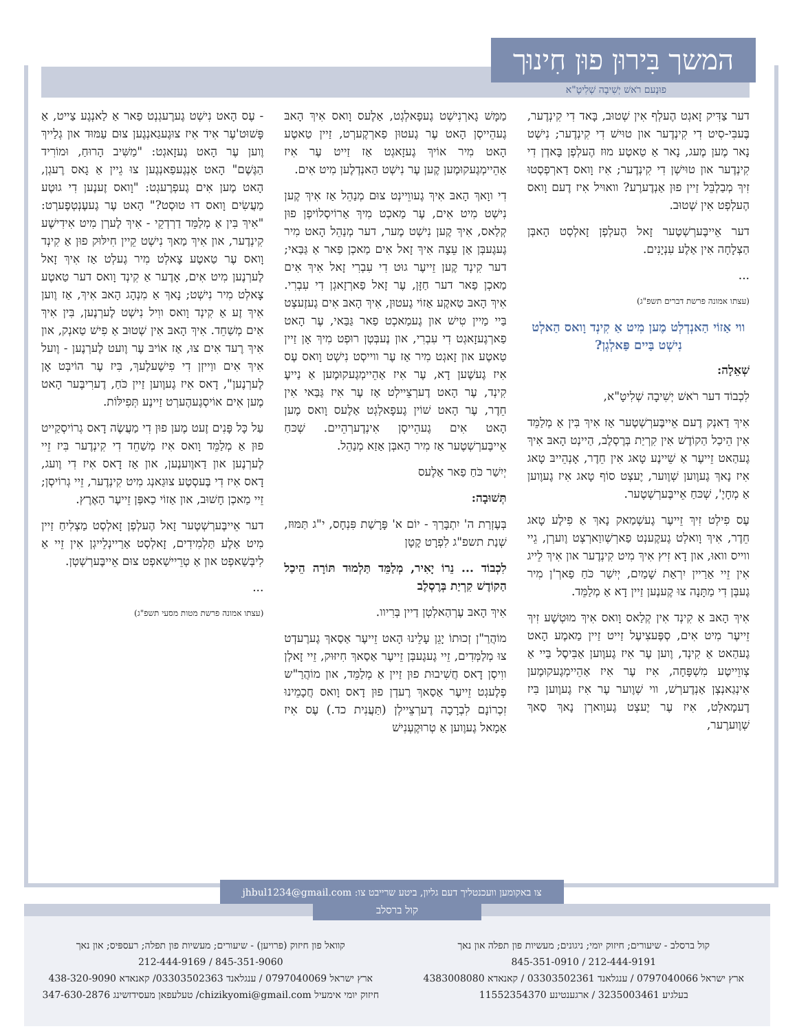המשך בִּירוּן פוּן חִינוּך
פוּנֶעם רֹאשׁ יְשִׁיבָה שְׁלִיטָ"א
דער צַדִּיק זָאגְט הֶעלְף אִין שְׁטוּב, בָּאד דִי קִינְדֶער, בֶּעבִּי-סִיט דִי קִינְדֶער און טוּישׁ דִי קִינְדֶער; נִישְׁט נָאר מֶען מֶעג, נָאר אַ טַאטֶע מוּז הֶעלְפְן בָּאדְן דִי קִינְדֶער און טוּישְׁן דִי קִינְדֶער; אִיז וָואס דַארְפְסְטוּ זִיךְ מְבַלְבֵּל זַיין פוּן אַנְדֶערֶע? וואוּיל אִיז דֶעם וָואס הֶעלְפְט אִין שְׁטוּב.
דער אֵייבֶּערְשְׁטֶער זָאל הֶעלְפְן זָאלְסְט הָאבְּן הַצְלָחָה אִין אַלֶע עִנְיָנִים.
...
(עצתו אמונה פרשת דברים תשפ"ג)
ווי אַזוֹי הַאנְדְלְט מֶען מִיט אַ קִינְד וָואס הַאלְט נִישְׁט בַּיים פַּאלְגְן?
שְׁאֵלָה:
לִכְבוֹד דער רֹאשׁ יְשִׁיבָה שְׁלִיטָ"א,
אִיךְ דַאנְק דֶעם אֵייבֶּערְשְׁטֶער אַז אִיךְ בִּין אַ מְלַמֵּד אִין הֵיכַל הַקוֹדֶשׁ אִין קִרְיַת בְּרֶסְלֶב, הַיינְט הָאבּ אִיךְ גֶעהַאט זֵייעֶר אַ שֵׁיינֶע טָאג אִין חֵדֶר, אָנְהֵייבּ טָאג אִיז נָאךְ גֶעוֶוען שְׁוֶוער, יֶעצְט סוֹף טָאג אִיז גֶעוֶוען אַ מְחָיֶ', שְׁכּחַ אֵייבֶּערְשְׁטֶער.
עֶס פִילְט זִיךְ זֵייעֶר גֶעשְׁמַאק נָאךְ אַ פִילֶע טָאג חֵדֶר, אִיךְ וָואלְט גֶעקֶענְט פַארְשְׁווַארְצְט וֶוערְן, גֵיי ווייס וואוּ, און דָא זִיץ אִיךְ מִיט קִינְדֶער און אִיךְ לֵייג אִין זֵיי אַרַיין יִרְאַת שָׁמַיִם, יְיִשַׁר כֹּחַ פַארְ'ן מִיר גֶעבְּן דִי מַתָּנָה צוּ קֶענֶען זַיין דָא אַ מְלַמֵּד.
אִיךְ הָאבּ אַ קִינְד אִין קְלַאס וָואס אִיךְ מוּטְשֶׁע זִיךְ זֵייעֶר מִיט אִים, סְפֶּעצִיעֶל זַייט זַיין מַאמֶע הָאט גֶעהַאט אַ קִינְד, וֶוען עֶר אִיז גֶעוֶוען אַבִּיסֶל בַּיי אַ צְווֵייטֶע מִשְׁפָּחָה, אִיז עֶר אִיז אַהֵיימְגֶעקוּמֶען אִינְגַאנְצְן אַנְדֶערְשׁ, ווי שְׁוֶוער עֶר אִיז גֶעוֶוען בִּיז דֶעמָאלְט, אִיז עֶר יֶעצְט גֶעוָוארְן נָאךְ סַאךְ שְׁוֶוערֶער,
מַמָּשׁ גָארְנִישְׁט גֶעפָאלְגְט, אַלֶעס וָואס אִיךְ הָאבּ גֶעהֵייסְן הָאט עֶר גֶעטוּן פַארְקֶערְט, זַיין טַאטֶע הָאט מִיר אוֹיךְ גֶעזָאגְט אַז זַייט עֶר אִיז אַהֵיימְגֶעקוּמֶען קֶען עֶר נִישְׁט הַאנְדְלֶען מִיט אִים.
דִי ווָאךְ הָאבּ אִיךְ גֶעווֵיינְט צוּם מְנַהֵל אַז אִיךְ קֶען נִישְׁט מִיט אִים, עֶר מַאכְט מִיךְ אַרוֹיסְלוֹיפְן פוּן קְלַאס, אִיךְ קֶען נִישְׁט מֶער, דער מְנַהֵל הָאט מִיר גֶעגֶעבְּן אַן עֵצָה אִיךְ זָאל אִים מַאכְן פַאר אַ גַּבַּאי; דער קִינְד קֶען זֵייעֶר גוּט דִי עִבְרִי זָאל אִיךְ אִים מַאכְן פַאר דער חַזָּן, עֶר זָאל פַארְזָאגְן דִי עִבְרִי. אִיךְ הָאבּ טַאקֶע אַזוֹי גֶעטוּן, אִיךְ הָאבּ אִים גֶעזֶעצְט בַּיי מַיין טִישׁ און גֶעמַאכְט פַאר גַּבַּאי, עֶר הָאט פַארְגֶעזָאגְט דִי עִבְרִי, און נֶעבְּטְן רוּפְט מִיךְ אָן זַיין טַאטֶע און זָאגְט מִיר אַז עֶר ווייסְט נִישְׁט וָואס עֶס אִיז גֶעשֶׁען דָא, עֶר אִיז אַהֵיימְגֶעקוּמֶען אַ נַייעֶ קִינְד, עֶר הָאט דֶערְצֵיילְט אַז עֶר אִיז גַּבַּאי אִין חֵדֶר, עֶר הָאט שׁוֹין גֶעפָאלְגְט אַלֶעס וָואס מֶען הָאט אִים גֶעהֵייסְן אִינְדֶערְהֵיים. שְׁכּחַ אֵייבֶּערְשְׁטֶער אַז מִיר הָאבְּן אַזַא מְנַהֵל.
יְיִשַׁר כֹּחַ פַאר אַלֶעס
תְּשׁוּבָה:
בְּעֶזְרַת ה' יִתְבָּרַךְ - יוֹם א' פָּרָשַׁת פִּנְחָס, י"ג תַּמּוּז, שְׁנַת תשפ"ג לִפְרָט קָטָן
לִכְבוֹד ... נֵרוֹ יָאִיר, מְלַמֵּד תַּלְמוּד תּוֹרָה הֵיכַל הַקוֹדֶשׁ קִרְיַת בְּרֶסְלֶב
אִיךְ הָאבּ עֶרְהַאלְטְן דַיין בְּרִיוו.
מוֹהֲרַ"ן זְכוּתוֹ יָגֵן עָלֵינוּ הָאט זֵייעֶר אַסַאךְ גֶערֶעדְט צוּ מְלַמְּדִים, זֵיי גֶעגֶעבְּן זֵייעֶר אַסַאךְ חִיזּוּק, זֵיי זָאלְן ווִיסְן דָאס חֲשִׁיבוּת פוּן זַיין אַ מְלַמֵּד, און מוֹהֲרַ"ש פְלֶעגְט זֵייעֶר אַסַאךְ רֶעדְן פוּן דָאס וָואס חֲכָמֵינוּ זִכְרוֹנָם לִבְרָכָה דֶערְצֵיילְן (תַּעֲנִית כד.) עֶס אִיז אַמָאל גֶעוֶוען אַ טְרוּקֶעְנִישׁ
- עֶס הָאט נִישְׁט גֶערֶעגְנְט פַאר אַ לַאנְגֶע צַייט, אַ פָּשׁוּט'עֶר אִיד אִיז צוּגֶעגַאנְגֶען צוּם עַמּוּד און גְלַייךְ וֶוען עֶר הָאט גֶעזָאגְט: "מַשִּׁיב הָרוּחַ, וּמוֹרִיד הַגֶּשֶׁם" הָאט אָנְגֶעפַאנְגֶען צוּ גֵיין אַ גָאס רֶעגְן, הָאט מֶען אִים גֶעפְרֶעגְט: "וָואס זֶענֶען דִי גוּטֶע מַעֲשִׂים וָואס דוּ טוּסְט?" הָאט עֶר גֶעעֶנְטְפֶערְט: "אִיךְ בִּין אַ מְלַמֵּד דַרְדְקֵי - אִיךְ לֶערְן מִיט אִידִישֶׁע קִינְדֶער, און אִיךְ מַאךְ נִישְׁט קֵיין חִילּוּק פוּן אַ קִינְד וָואס עֶר טַאטֶע צָאלְט מִיר גֶעלְט אַז אִיךְ זָאל לֶערְנֶען מִיט אִים, אָדֶער אַ קִינְד וָואס דער טַאטֶע צָאלְט מִיר נִישְׁט; נָאךְ אַ מִנְהָג הָאבּ אִיךְ, אַז וֶוען אִיךְ זֶע אַ קִינְד וָואס ווִיל נִישְׁט לֶערְנֶען, בִּין אִיךְ אִים מְשַׁחֵד. אִיךְ הָאבּ אִין שְׁטוּב אַ פִישׁ טַאנְק, און אִיךְ רֶעד אִים צוּ, אַז אוֹיבּ עֶר וֶועט לֶערְנֶען - וֶועל אִיךְ אִים ווַייזְן דִי פִישֶׁעלֶעךְ, בִּיז עֶר הוֹיבְּט אָן לֶערְנֶען", דָאס אִיז גֶעוֶוען זַיין כֹּחַ, דֶערִיבֶּער הָאט מֶען אִים אוֹיסְגֶעהֶערְט זַיינֶע תְּפִילּוֹת.
עַל כָּל פָּנִים זֶעט מֶען פוּן דִי מַעֲשֶׂה דָאס גְרוֹיסְקַייט פוּן אַ מְלַמֵּד וָואס אִיז מְשַׁחֵד דִי קִינְדֶער בִּיז זֵיי לֶערְנֶען און דַאוֶוענֶען, און אַז דָאס אִיז דִי וֶועג, דָאס אִיז דִי בֶּעסְטֶע צוּגַאנְג מִיט קִינְדֶער, זֵיי גְרוֹיסְן; זֵיי מַאכְן חָשׁוּב, און אַזוֹי כַאפְּן זֵייעֶר הָאֶרֶץ.
דער אֵייבֶּערְשְׁטֶער זָאל הֶעלְפְן זָאלְסְט מַצְלִיחַ זַיין מִיט אַלֶע תַּלְמִידִים, זָאלְסְט אַרַיינְלֵייגְן אִין זֵיי אַ לִיבְּשַׁאפְט און אַ טְרֵיישַׁאפְט צוּם אֵייבֶּערְשְׁטְן.
...
(עצתו אמונה פרשת מטות מסעי תשפ"ג)
צו באקומען וועכנטליך דעם גליון, ביטע שרייבט צו: jhbul1234@gmail.com
קול ברסלב - שיעורים; חיזוק יומי; ניגונים; מעשיות פון תפלה און נאך
212-444-9191 / 845-351-0910
ארץ ישראל 0797040066 / ענגלאנד 03303502361 / קאנאדא 4383008080
בעלגיע 3235003461 / ארגענטינע 11552354370
קוואל פון חיזוק (פרויען) - שיעורים; מעשיות פון תפלה; רעספּיס; און נאך
845-351-9060 / 212-444-9169
ארץ ישראל 0797040069 / ענגלאנד 03303502363/ קאנאדא 438-320-9090
חיזוק יומי אימעיל chizikyomi@gmail.com/ טעלעפאן מעסידזשינג 347-630-2876
קול ברסלב